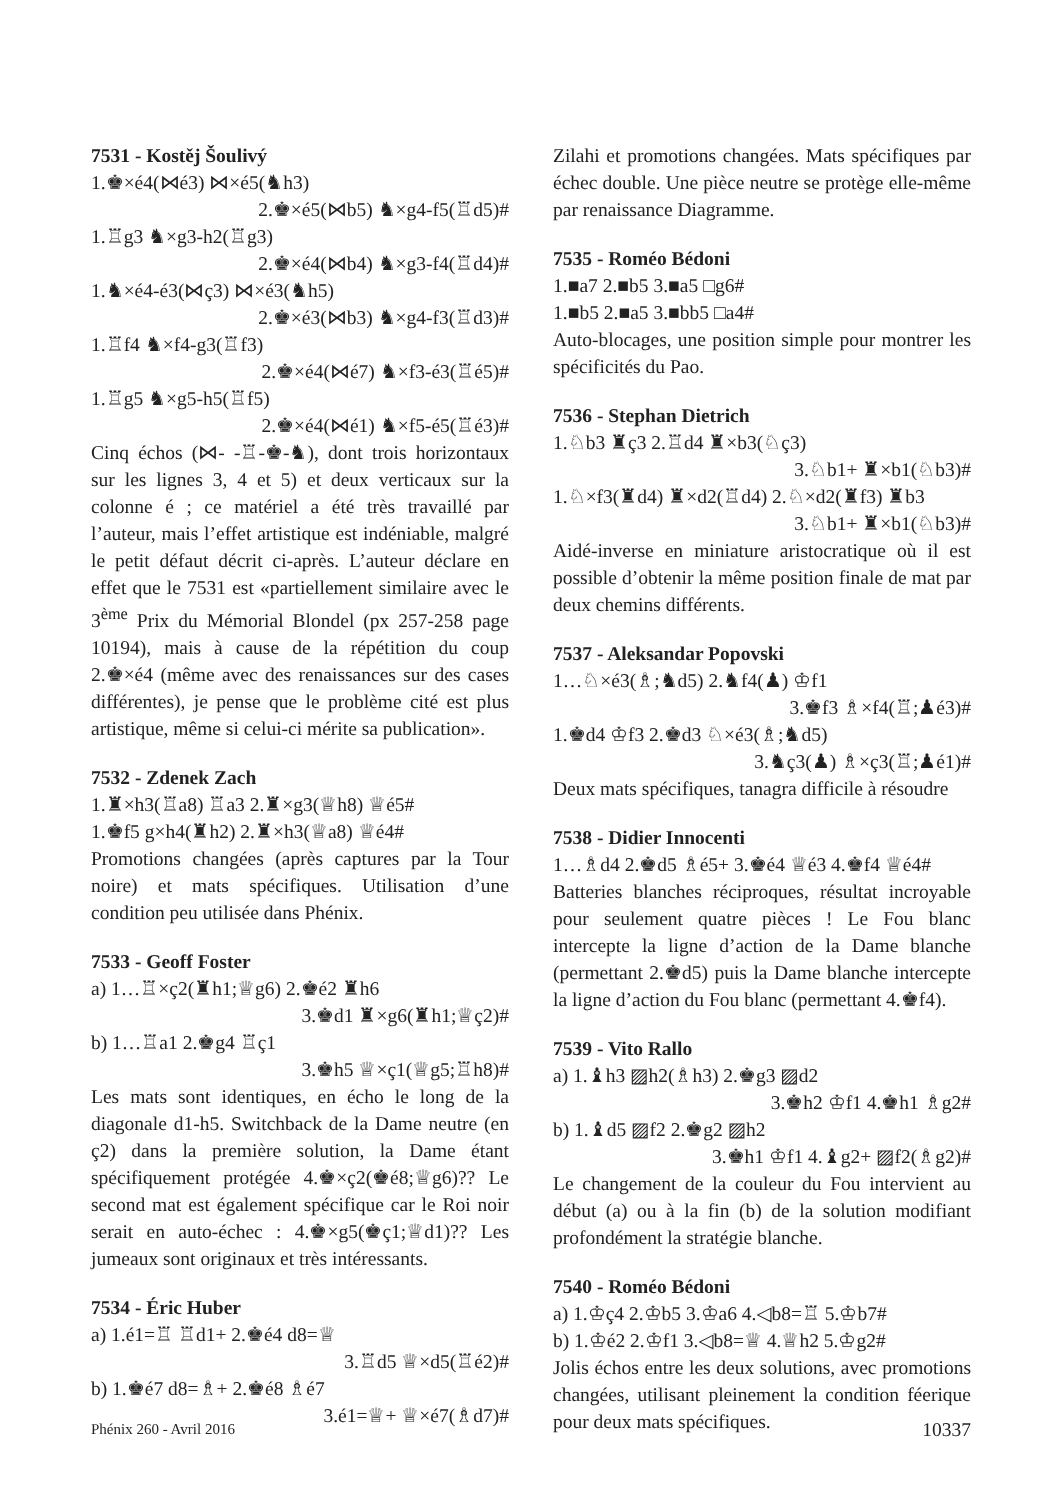7531 - Kostěj Šoulivý
1.♚×é4(⋈é3) ⋈×é5(♞h3)
2.♚×é5(⋈b5) ♞×g4-f5(♖d5)#
1.♖g3 ♞×g3-h2(♖g3)
2.♚×é4(⋈b4) ♞×g3-f4(♖d4)#
1.♞×é4-é3(⋈ç3) ⋈×é3(♞h5)
2.♚×é3(⋈b3) ♞×g4-f3(♖d3)#
1.♖f4 ♞×f4-g3(♖f3)
2.♚×é4(⋈é7) ♞×f3-é3(♖é5)#
1.♖g5 ♞×g5-h5(♖f5)
2.♚×é4(⋈é1) ♞×f5-é5(♖é3)#
Cinq échos (⋈- -♖-♚-♞), dont trois horizontaux sur les lignes 3, 4 et 5) et deux verticaux sur la colonne é ; ce matériel a été très travaillé par l’auteur, mais l’effet artistique est indéniable, malgré le petit défaut décrit ci-après. L’auteur déclare en effet que le 7531 est «partiellement similaire avec le 3<sup>ème</sup> Prix du Mémorial Blondel (px 257-258 page 10194), mais à cause de la répétition du coup 2.♚×é4 (même avec des renaissances sur des cases différentes), je pense que le problème cité est plus artistique, même si celui-ci mérite sa publication».
7532 - Zdenek Zach
1.♜×h3(♖a8) ♖a3 2.♜×g3(♕h8) ♕é5#
1.♚f5 g×h4(♜h2) 2.♜×h3(♕a8) ♕é4#
Promotions changées (après captures par la Tour noire) et mats spécifiques. Utilisation d’une condition peu utilisée dans Phénix.
7533 - Geoff Foster
a) 1…♖×ç2(♜h1;♕g6) 2.♚é2 ♜h6
3.♚d1 ♜×g6(♜h1;♕ç2)#
b) 1…♖a1 2.♚g4 ♖ç1
3.♚h5 ♕×ç1(♕g5;♖h8)#
Les mats sont identiques, en écho le long de la diagonale d1-h5. Switchback de la Dame neutre (en ç2) dans la première solution, la Dame étant spécifiquement protégée 4.♚×ç2(♚é8;♕g6)?? Le second mat est également spécifique car le Roi noir serait en auto-échec : 4.♚×g5(♚ç1;♕d1)?? Les jumeaux sont originaux et très intéressants.
7534 - Éric Huber
a) 1.é1=♖ ♖d1+ 2.♚é4 d8=♕
3.♖d5 ♕×d5(♖é2)#
b) 1.♚é7 d8=♗+ 2.♚é8 ♗é7
3.é1=♕+ ♕×é7(♗d7)#
Zilahi et promotions changées. Mats spécifiques par échec double. Une pièce neutre se protège elle-même par renaissance Diagramme.
7535 - Roméo Bédoni
1.■a7 2.■b5 3.■a5 □g6#
1.■b5 2.■a5 3.■bb5 □a4#
Auto-blocages, une position simple pour montrer les spécificités du Pao.
7536 - Stephan Dietrich
1.♘b3 ♜ç3 2.♖d4 ♜×b3(♘ç3)
3.♘b1+ ♜×b1(♘b3)#
1.♘×f3(♜d4) ♜×d2(♖d4) 2.♘×d2(♜f3) ♜b3
3.♘b1+ ♜×b1(♘b3)#
Aidé-inverse en miniature aristocratique où il est possible d’obtenir la même position finale de mat par deux chemins différents.
7537 - Aleksandar Popovski
1…♘×é3(♗;♞d5) 2.♞f4(♟) ♔f1
3.♚f3 ♗×f4(♖;♟é3)#
1.♚d4 ♔f3 2.♚d3 ♘×é3(♗;♞d5)
3.♞ç3(♟) ♗×ç3(♖;♟é1)#
Deux mats spécifiques, tanagra difficile à résoudre
7538 - Didier Innocenti
1…♗d4 2.♚d5 ♗é5+ 3.♚é4 ♕é3 4.♚f4 ♕é4#
Batteries blanches réciproques, résultat incroyable pour seulement quatre pièces ! Le Fou blanc intercepte la ligne d’action de la Dame blanche (permettant 2.♚d5) puis la Dame blanche intercepte la ligne d’action du Fou blanc (permettant 4.♚f4).
7539 - Vito Rallo
a) 1.♝h3 ▨h2(♗h3) 2.♚g3 ▨d2
3.♚h2 ♔f1 4.♚h1 ♗g2#
b) 1.♝d5 ▨f2 2.♚g2 ▨h2
3.♚h1 ♔f1 4.♝g2+ ▨f2(♗g2)#
Le changement de la couleur du Fou intervient au début (a) ou à la fin (b) de la solution modifiant profondément la stratégie blanche.
7540 - Roméo Bédoni
a) 1.♔ç4 2.♔b5 3.♔a6 4.◁b8=♖ 5.♔b7#
b) 1.♔é2 2.♔f1 3.◁b8=♕ 4.♕h2 5.♔g2#
Jolis échos entre les deux solutions, avec promotions changées, utilisant pleinement la condition féerique pour deux mats spécifiques.
Phénix 260 - Avril 2016 10337